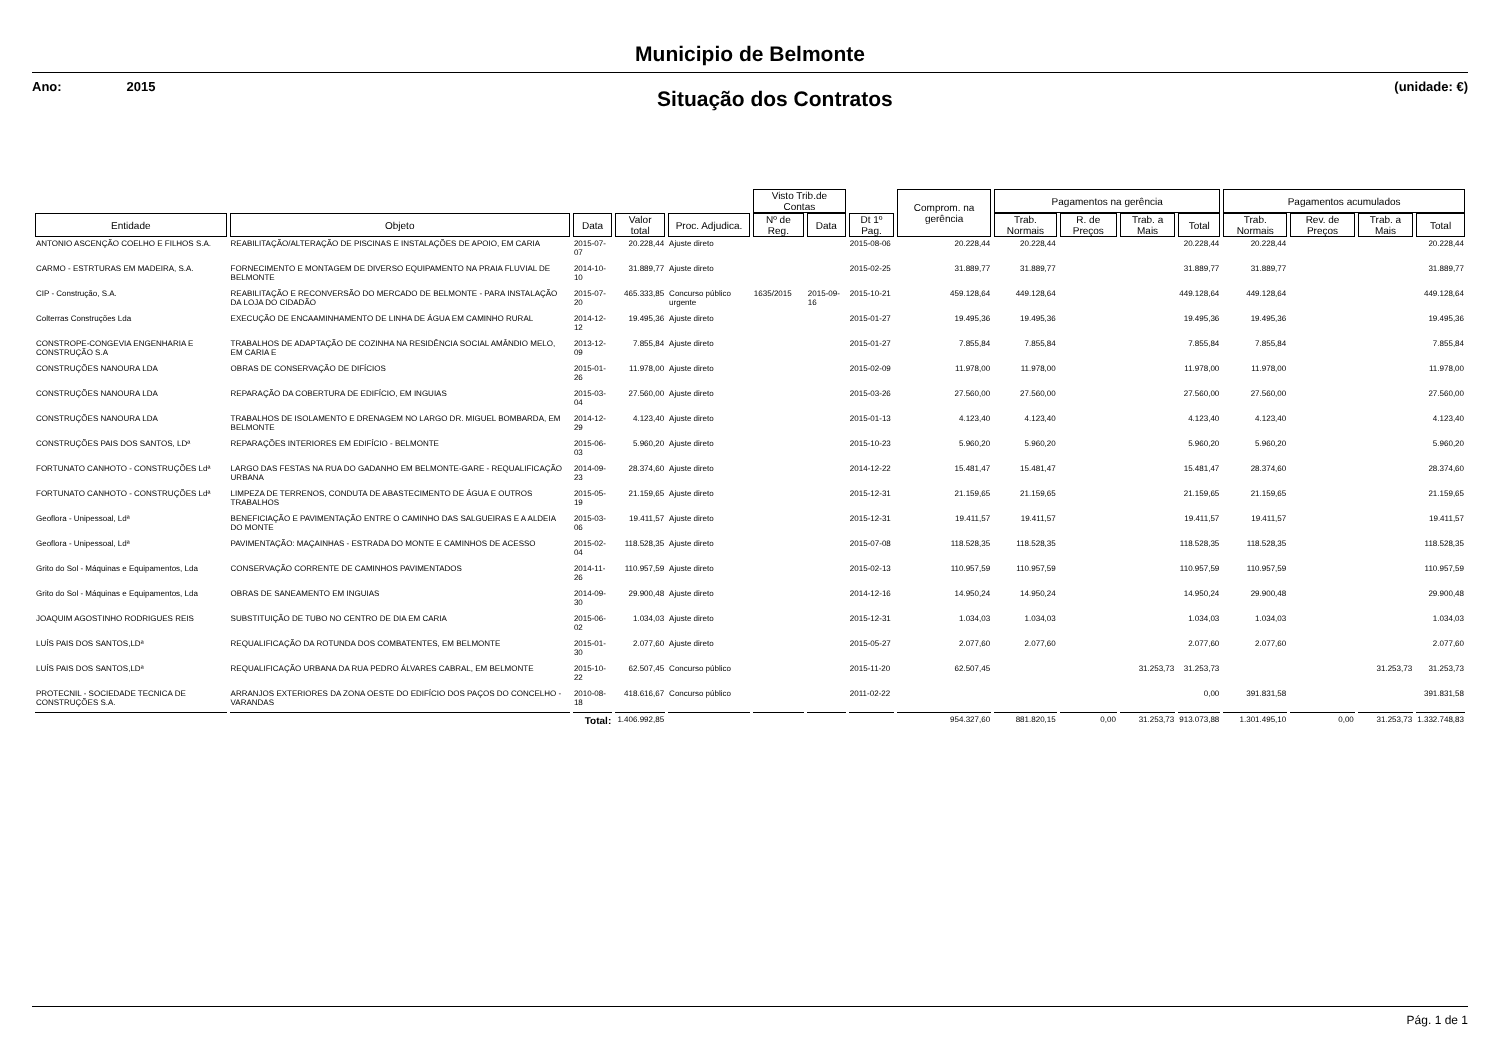Municipio de Belmonte
Ano: 2015
Situação dos Contratos
(unidade: €)
| | | | | | Visto Trib.de Contas | | | Comprom. na gerência | Pagamentos na gerência | | | | Pagamentos acumulados | | | |
| --- | --- | --- | --- | --- | --- | --- | --- | --- | --- | --- | --- | --- | --- | --- | --- | --- |
| Entidade | Objeto | Data | Valor total | Proc. Adjudica. | Nº de Reg. | Data | Dt 1º Pag. | | Trab. Normais | R. de Preços | Trab. a Mais | Total | Trab. Normais | Rev. de Preços | Trab. a Mais | Total |
| ANTONIO ASCENÇÃO COELHO E FILHOS S.A. | REABILITAÇÃO/ALTERAÇÃO DE PISCINAS E INSTALAÇÕES DE APOIO, EM CARIA | 2015-07-07 | 20.228,44 | Ajuste direto | | | 2015-08-06 | 20.228,44 | 20.228,44 | | | 20.228,44 | 20.228,44 | | | 20.228,44 |
| CARMO - ESTRTURAS EM MADEIRA, S.A. | FORNECIMENTO E MONTAGEM DE DIVERSO EQUIPAMENTO NA PRAIA FLUVIAL DE BELMONTE | 2014-10-10 | 31.889,77 | Ajuste direto | | | 2015-02-25 | 31.889,77 | 31.889,77 | | | 31.889,77 | 31.889,77 | | | 31.889,77 |
| CIP - Construção, S.A. | REABILITAÇÃO E RECONVERSÃO DO MERCADO DE BELMONTE - PARA INSTALAÇÃO DA LOJA DO CIDADÃO | 2015-07-20 | 465.333,85 | Concurso público urgente | 1635/2015 | 2015-09-16 | 2015-10-21 | 459.128,64 | 449.128,64 | | | 449.128,64 | 449.128,64 | | | 449.128,64 |
| Colterras Construções Lda | EXECUÇÃO DE ENCAAMINHAMENTO DE LINHA DE ÁGUA EM CAMINHO RURAL | 2014-12-12 | 19.495,36 | Ajuste direto | | | 2015-01-27 | 19.495,36 | 19.495,36 | | | 19.495,36 | 19.495,36 | | | 19.495,36 |
| CONSTROPE-CONGEVIA ENGENHARIA E CONSTRUÇÃO S.A | TRABALHOS DE ADAPTAÇÃO DE COZINHA NA RESIDÊNCIA SOCIAL AMÂNDIO MELO, EM CARIA E | 2013-12-09 | 7.855,84 | Ajuste direto | | | 2015-01-27 | 7.855,84 | 7.855,84 | | | 7.855,84 | 7.855,84 | | | 7.855,84 |
| CONSTRUÇÕES NANOURA LDA | OBRAS DE CONSERVAÇÃO DE DIFÍCIOS | 2015-01-26 | 11.978,00 | Ajuste direto | | | 2015-02-09 | 11.978,00 | 11.978,00 | | | 11.978,00 | 11.978,00 | | | 11.978,00 |
| CONSTRUÇÕES NANOURA LDA | REPARAÇÃO DA COBERTURA DE EDIFÍCIO, EM INGUIAS | 2015-03-04 | 27.560,00 | Ajuste direto | | | 2015-03-26 | 27.560,00 | 27.560,00 | | | 27.560,00 | 27.560,00 | | | 27.560,00 |
| CONSTRUÇÕES NANOURA LDA | TRABALHOS DE ISOLAMENTO E DRENAGEM NO LARGO DR. MIGUEL BOMBARDA, EM BELMONTE | 2014-12-29 | 4.123,40 | Ajuste direto | | | 2015-01-13 | 4.123,40 | 4.123,40 | | | 4.123,40 | 4.123,40 | | | 4.123,40 |
| CONSTRUÇÕES PAIS DOS SANTOS, LDª | REPARAÇÕES INTERIORES EM EDIFÍCIO - BELMONTE | 2015-06-03 | 5.960,20 | Ajuste direto | | | 2015-10-23 | 5.960,20 | 5.960,20 | | | 5.960,20 | 5.960,20 | | | 5.960,20 |
| FORTUNATO CANHOTO - CONSTRUÇÕES Ldª | LARGO DAS FESTAS NA RUA DO GADANHO EM BELMONTE-GARE - REQUALIFICAÇÃO URBANA | 2014-09-23 | 28.374,60 | Ajuste direto | | | 2014-12-22 | 15.481,47 | 15.481,47 | | | 15.481,47 | 28.374,60 | | | 28.374,60 |
| FORTUNATO CANHOTO - CONSTRUÇÕES Ldª | LIMPEZA DE TERRENOS, CONDUTA DE ABASTECIMENTO DE ÁGUA E OUTROS TRABALHOS | 2015-05-19 | 21.159,65 | Ajuste direto | | | 2015-12-31 | 21.159,65 | 21.159,65 | | | 21.159,65 | 21.159,65 | | | 21.159,65 |
| Geoflora - Unipessoal, Ldª | BENEFICIAÇÃO E PAVIMENTAÇÃO ENTRE O CAMINHO DAS SALGUEIRAS E A ALDEIA DO MONTE | 2015-03-06 | 19.411,57 | Ajuste direto | | | 2015-12-31 | 19.411,57 | 19.411,57 | | | 19.411,57 | 19.411,57 | | | 19.411,57 |
| Geoflora - Unipessoal, Ldª | PAVIMENTAÇÃO: MAÇAINHAS - ESTRADA DO MONTE E CAMINHOS DE ACESSO | 2015-02-04 | 118.528,35 | Ajuste direto | | | 2015-07-08 | 118.528,35 | 118.528,35 | | | 118.528,35 | 118.528,35 | | | 118.528,35 |
| Grito do Sol - Máquinas e Equipamentos, Lda | CONSERVAÇÃO CORRENTE DE CAMINHOS PAVIMENTADOS | 2014-11-26 | 110.957,59 | Ajuste direto | | | 2015-02-13 | 110.957,59 | 110.957,59 | | | 110.957,59 | 110.957,59 | | | 110.957,59 |
| Grito do Sol - Máquinas e Equipamentos, Lda | OBRAS DE SANEAMENTO EM INGUIAS | 2014-09-30 | 29.900,48 | Ajuste direto | | | 2014-12-16 | 14.950,24 | 14.950,24 | | | 14.950,24 | 29.900,48 | | | 29.900,48 |
| JOAQUIM AGOSTINHO RODRIGUES REIS | SUBSTITUIÇÃO DE TUBO NO CENTRO DE DIA EM CARIA | 2015-06-02 | 1.034,03 | Ajuste direto | | | 2015-12-31 | 1.034,03 | 1.034,03 | | | 1.034,03 | 1.034,03 | | | 1.034,03 |
| LUÍS PAIS DOS SANTOS,LDª | REQUALIFICAÇÃO DA ROTUNDA DOS COMBATENTES, EM BELMONTE | 2015-01-30 | 2.077,60 | Ajuste direto | | | 2015-05-27 | 2.077,60 | 2.077,60 | | | 2.077,60 | 2.077,60 | | | 2.077,60 |
| LUÍS PAIS DOS SANTOS,LDª | REQUALIFICAÇÃO URBANA DA RUA PEDRO ÁLVARES CABRAL, EM BELMONTE | 2015-10-22 | 62.507,45 | Concurso público | | | 2015-11-20 | 62.507,45 | | | 31.253,73 | 31.253,73 | | | 31.253,73 | 31.253,73 |
| PROTECNIL - SOCIEDADE TECNICA DE CONSTRUÇÕES S.A. | ARRANJOS EXTERIORES DA ZONA OESTE DO EDIFÍCIO DOS PAÇOS DO CONCELHO - VARANDAS | 2010-08-18 | 418.616,67 | Concurso público | | | 2011-02-22 | | | | | 0,00 | 391.831,58 | | | 391.831,58 |
| | | Total: | 1.406.992,85 | | | | | 954.327,60 | 881.820,15 | 0,00 | 31.253,73 | 913.073,88 | 1.301.495,10 | 0,00 | 31.253,73 | 1.332.748,83 |
Pág. 1 de 1